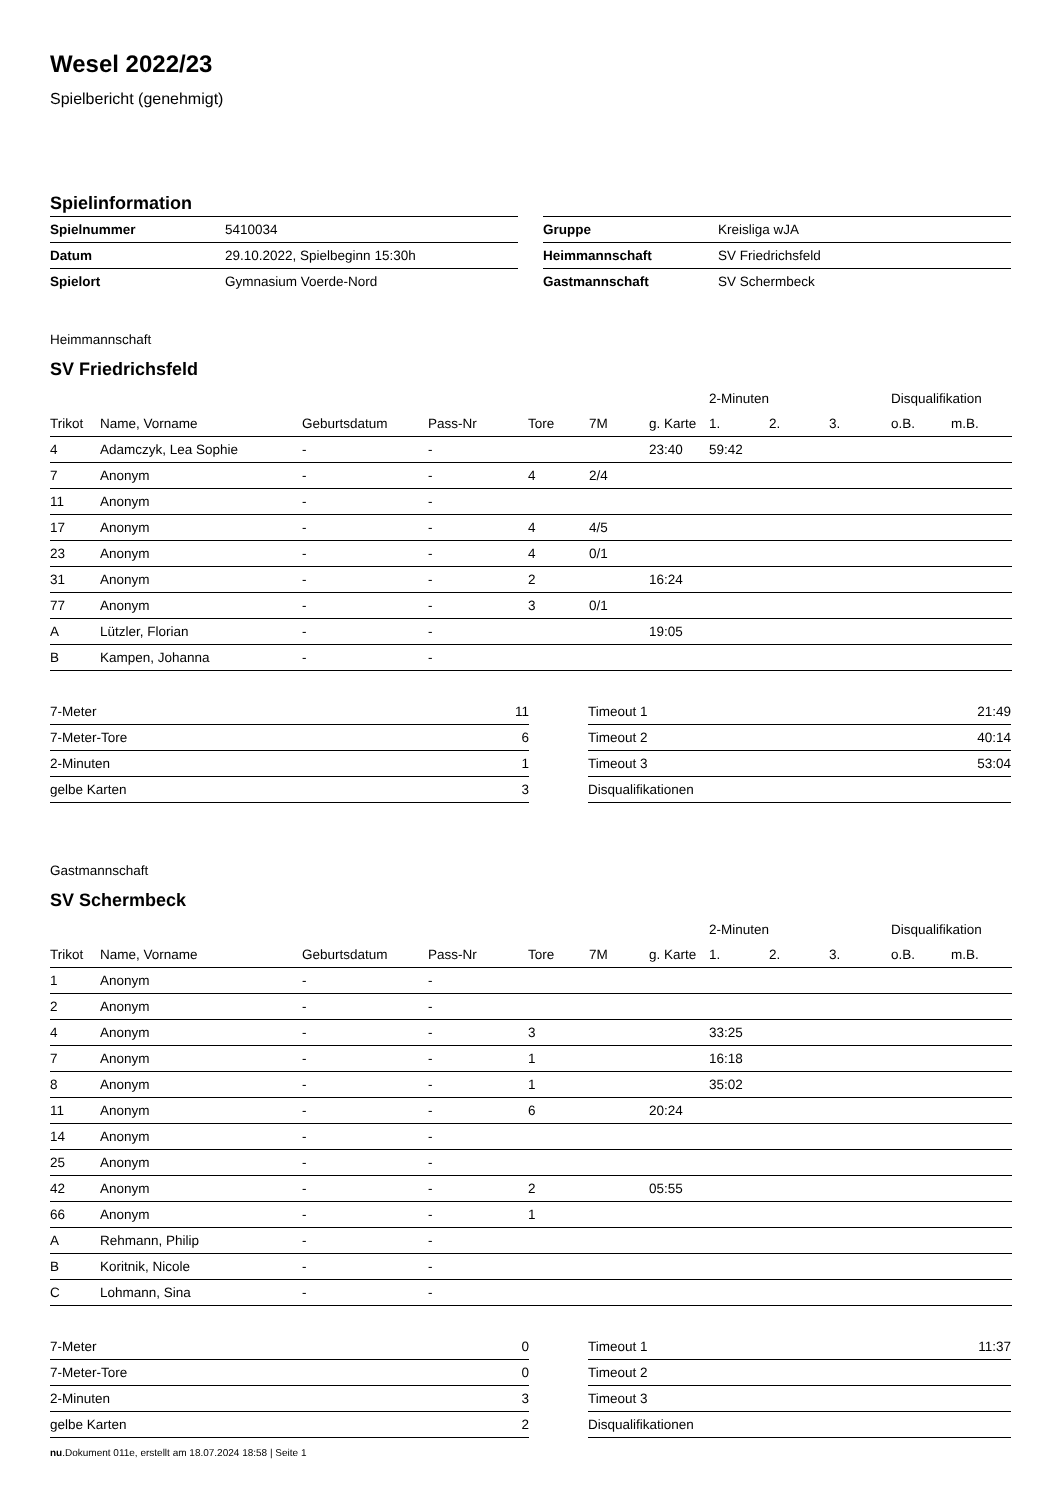Wesel 2022/23
Spielbericht (genehmigt)
Spielinformation
| Spielnummer | 5410034 |
| Datum | 29.10.2022, Spielbeginn 15:30h |
| Spielort | Gymnasium Voerde-Nord |
| Gruppe | Kreisliga wJA |
| Heimmannschaft | SV Friedrichsfeld |
| Gastmannschaft | SV Schermbeck |
Heimmannschaft
SV Friedrichsfeld
| | | | | | | | 2-Minuten | | | Disqualifikation | |
| --- | --- | --- | --- | --- | --- | --- | --- | --- | --- | --- | --- |
| Trikot | Name, Vorname | Geburtsdatum | Pass-Nr | Tore | 7M | g. Karte | 1. | 2. | 3. | o.B. | m.B. |
| 4 | Adamczyk, Lea Sophie | - | - | | | 23:40 | 59:42 | | | | |
| 7 | Anonym | - | - | 4 | 2/4 | | | | | | |
| 11 | Anonym | - | - | | | | | | | | |
| 17 | Anonym | - | - | 4 | 4/5 | | | | | | |
| 23 | Anonym | - | - | 4 | 0/1 | | | | | | |
| 31 | Anonym | - | - | 2 | | 16:24 | | | | | |
| 77 | Anonym | - | - | 3 | 0/1 | | | | | | |
| A | Lützler, Florian | - | - | | | 19:05 | | | | | |
| B | Kampen, Johanna | - | - | | | | | | | | |
| 7-Meter | 11 |
| 7-Meter-Tore | 6 |
| 2-Minuten | 1 |
| gelbe Karten | 3 |
| Timeout 1 | 21:49 |
| Timeout 2 | 40:14 |
| Timeout 3 | 53:04 |
| Disqualifikationen | |
Gastmannschaft
SV Schermbeck
| | | | | | | | 2-Minuten | | | Disqualifikation | |
| --- | --- | --- | --- | --- | --- | --- | --- | --- | --- | --- | --- |
| Trikot | Name, Vorname | Geburtsdatum | Pass-Nr | Tore | 7M | g. Karte | 1. | 2. | 3. | o.B. | m.B. |
| 1 | Anonym | - | - | | | | | | | | |
| 2 | Anonym | - | - | | | | | | | | |
| 4 | Anonym | - | - | 3 | | | 33:25 | | | | |
| 7 | Anonym | - | - | 1 | | | 16:18 | | | | |
| 8 | Anonym | - | - | 1 | | | 35:02 | | | | |
| 11 | Anonym | - | - | 6 | | 20:24 | | | | | |
| 14 | Anonym | - | - | | | | | | | | |
| 25 | Anonym | - | - | | | | | | | | |
| 42 | Anonym | - | - | 2 | | 05:55 | | | | | |
| 66 | Anonym | - | - | 1 | | | | | | | |
| A | Rehmann, Philip | - | - | | | | | | | | |
| B | Koritnik, Nicole | - | - | | | | | | | | |
| C | Lohmann, Sina | - | - | | | | | | | | |
| 7-Meter | 0 |
| 7-Meter-Tore | 0 |
| 2-Minuten | 3 |
| gelbe Karten | 2 |
| Timeout 1 | 11:37 |
| Timeout 2 | |
| Timeout 3 | |
| Disqualifikationen | |
nu.Dokument 011e, erstellt am 18.07.2024 18:58 | Seite 1